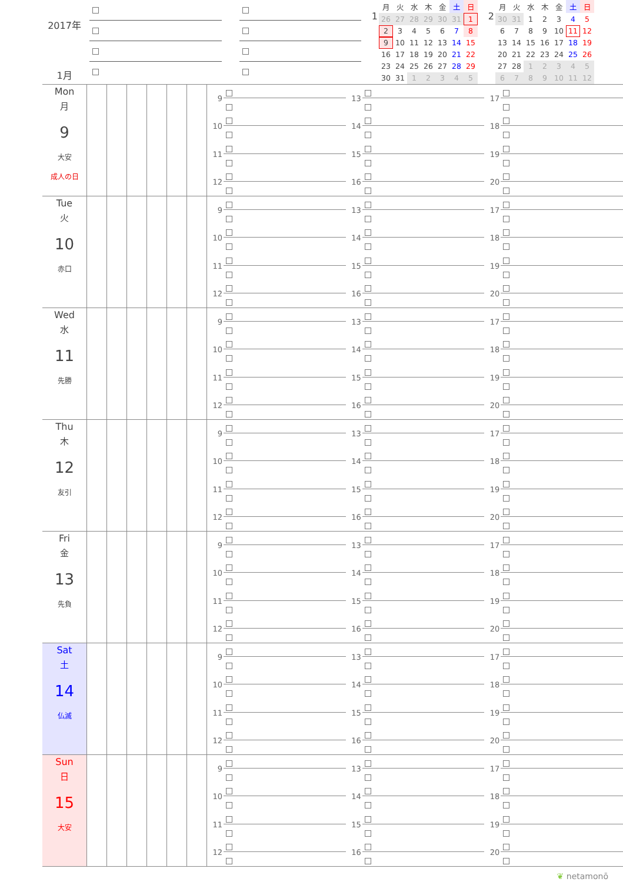2017年
1月
1
| 月 | 火 | 水 | 木 | 金 | 土 | 日 |
| --- | --- | --- | --- | --- | --- | --- |
| 26 | 27 | 28 | 29 | 30 | 31 | 1 |
| 2 | 3 | 4 | 5 | 6 | 7 | 8 |
| 9 | 10 | 11 | 12 | 13 | 14 | 15 |
| 16 | 17 | 18 | 19 | 20 | 21 | 22 |
| 23 | 24 | 25 | 26 | 27 | 28 | 29 |
| 30 | 31 | 1 | 2 | 3 | 4 | 5 |
2
| 月 | 火 | 水 | 木 | 金 | 土 | 日 |
| --- | --- | --- | --- | --- | --- | --- |
| 30 | 31 | 1 | 2 | 3 | 4 | 5 |
| 6 | 7 | 8 | 9 | 10 | 11 | 12 |
| 13 | 14 | 15 | 16 | 17 | 18 | 19 |
| 20 | 21 | 22 | 23 | 24 | 25 | 26 |
| 27 | 28 | 1 | 2 | 3 | 4 | 5 |
| 6 | 7 | 8 | 9 | 10 | 11 | 12 |
Mon
月
9
大安
成人の日
9
10
11
12
13
14
15
16
17
18
19
20
Tue
火
10
赤口
9
10
11
12
13
14
15
16
17
18
19
20
Wed
水
11
先勝
9
10
11
12
13
14
15
16
17
18
19
20
Thu
木
12
友引
9
10
11
12
13
14
15
16
17
18
19
20
Fri
金
13
先負
9
10
11
12
13
14
15
16
17
18
19
20
Sat
土
14
仏滅
9
10
11
12
13
14
15
16
17
18
19
20
Sun
日
15
大安
9
10
11
12
13
14
15
16
17
18
19
20
❦ netamonō